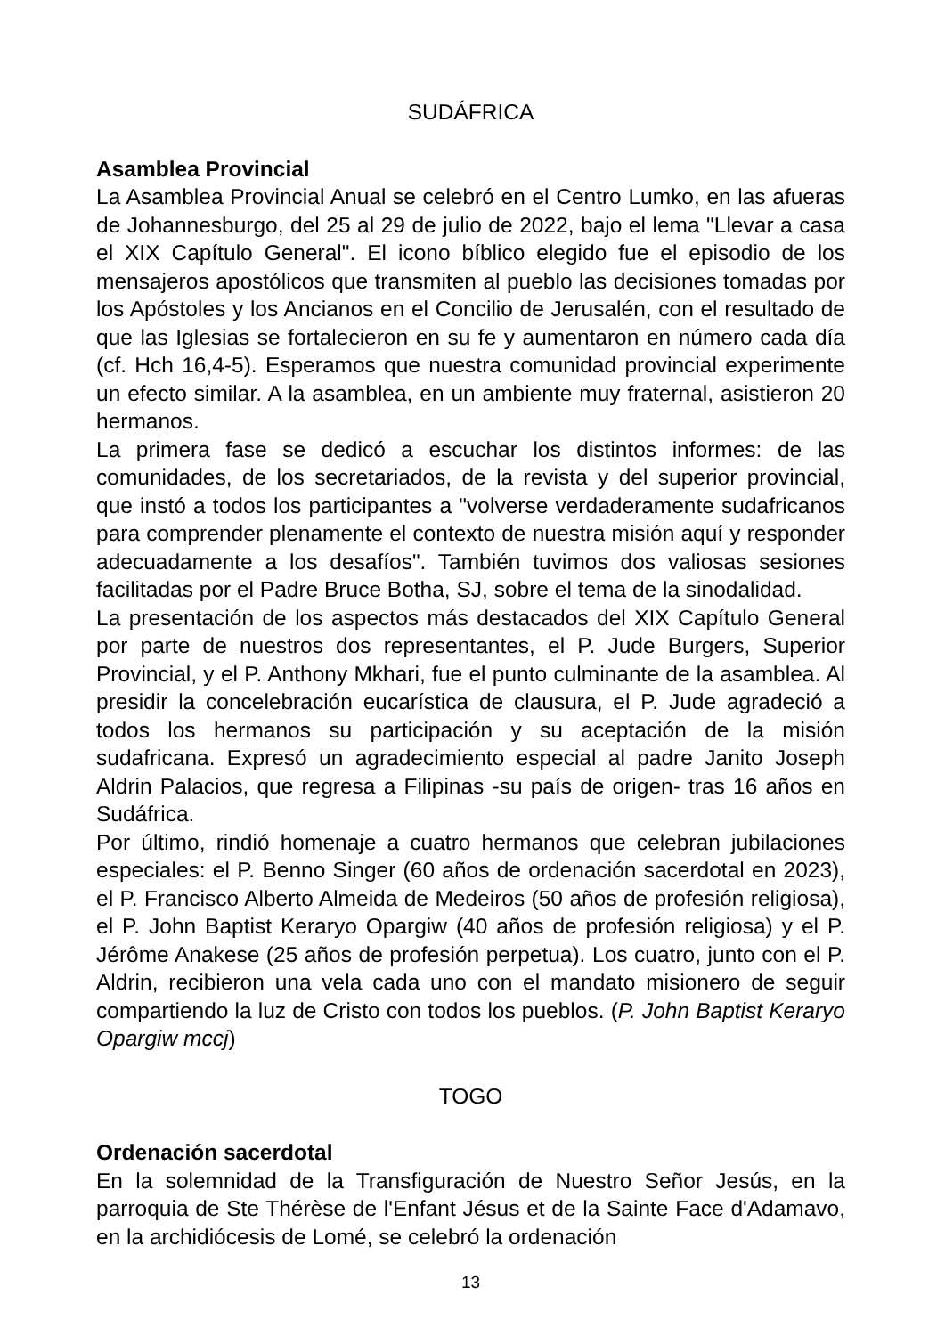SUDÁFRICA
Asamblea Provincial
La Asamblea Provincial Anual se celebró en el Centro Lumko, en las afueras de Johannesburgo, del 25 al 29 de julio de 2022, bajo el lema "Llevar a casa el XIX Capítulo General". El icono bíblico elegido fue el episodio de los mensajeros apostólicos que transmiten al pueblo las decisiones tomadas por los Apóstoles y los Ancianos en el Concilio de Jerusalén, con el resultado de que las Iglesias se fortalecieron en su fe y aumentaron en número cada día (cf. Hch 16,4-5). Esperamos que nuestra comunidad provincial experimente un efecto similar. A la asamblea, en un ambiente muy fraternal, asistieron 20 hermanos.
La primera fase se dedicó a escuchar los distintos informes: de las comunidades, de los secretariados, de la revista y del superior provincial, que instó a todos los participantes a "volverse verdaderamente sudafricanos para comprender plenamente el contexto de nuestra misión aquí y responder adecuadamente a los desafíos". También tuvimos dos valiosas sesiones facilitadas por el Padre Bruce Botha, SJ, sobre el tema de la sinodalidad.
La presentación de los aspectos más destacados del XIX Capítulo General por parte de nuestros dos representantes, el P. Jude Burgers, Superior Provincial, y el P. Anthony Mkhari, fue el punto culminante de la asamblea. Al presidir la concelebración eucarística de clausura, el P. Jude agradeció a todos los hermanos su participación y su aceptación de la misión sudafricana. Expresó un agradecimiento especial al padre Janito Joseph Aldrin Palacios, que regresa a Filipinas -su país de origen- tras 16 años en Sudáfrica.
Por último, rindió homenaje a cuatro hermanos que celebran jubilaciones especiales: el P. Benno Singer (60 años de ordenación sacerdotal en 2023), el P. Francisco Alberto Almeida de Medeiros (50 años de profesión religiosa), el P. John Baptist Keraryo Opargiw (40 años de profesión religiosa) y el P. Jérôme Anakese (25 años de profesión perpetua). Los cuatro, junto con el P. Aldrin, recibieron una vela cada uno con el mandato misionero de seguir compartiendo la luz de Cristo con todos los pueblos. (P. John Baptist Keraryo Opargiw mccj)
TOGO
Ordenación sacerdotal
En la solemnidad de la Transfiguración de Nuestro Señor Jesús, en la parroquia de Ste Thérèse de l'Enfant Jésus et de la Sainte Face d'Adamavo, en la archidiócesis de Lomé, se celebró la ordenación
13